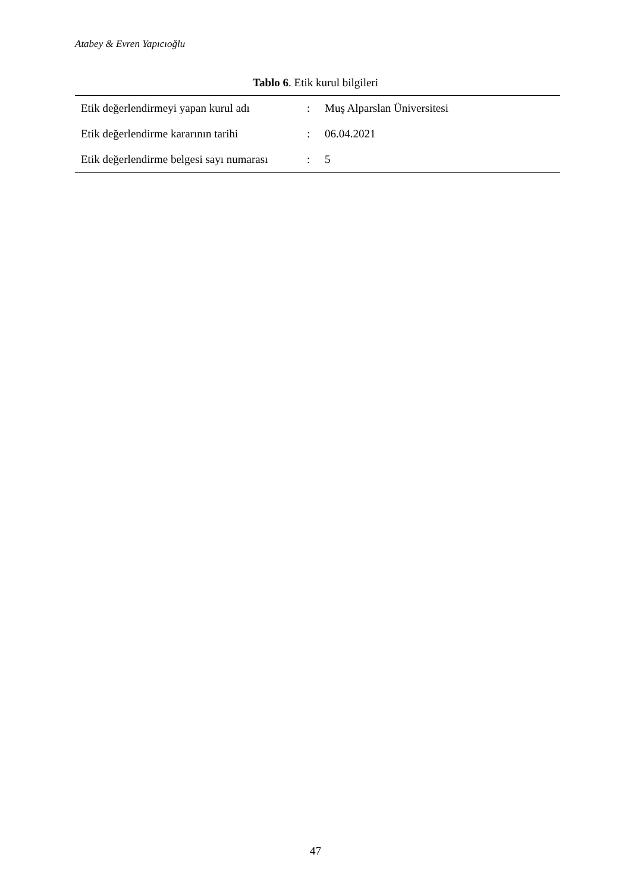Atabey & Evren Yapıcıoğlu
Tablo 6. Etik kurul bilgileri
| Etik değerlendirmeyi yapan kurul adı | : | Muş Alparslan Üniversitesi |
| Etik değerlendirme kararının tarihi | : | 06.04.2021 |
| Etik değerlendirme belgesi sayı numarası | : | 5 |
47